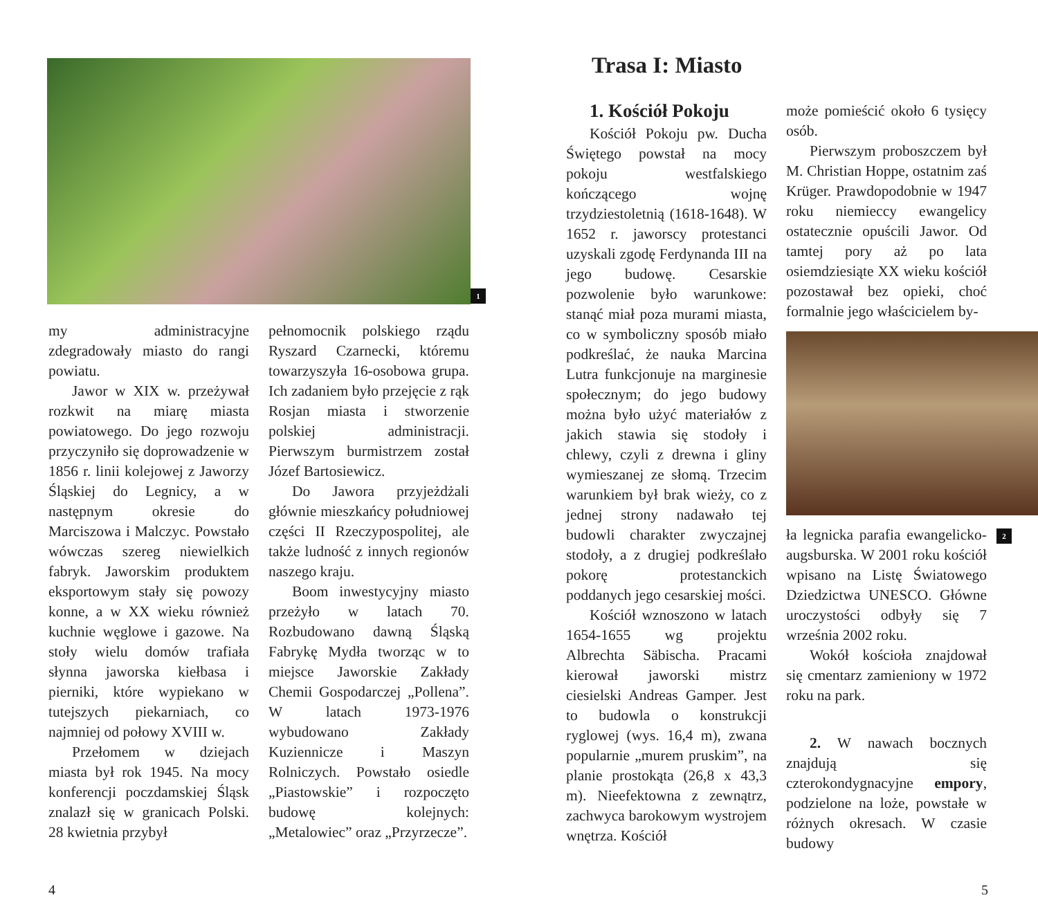1
my administracyjne zdegradowały miasto do rangi powiatu.
Jawor w XIX w. przeżywał rozkwit na miarę miasta powiatowego. Do jego rozwoju przyczyniło się doprowadzenie w 1856 r. linii kolejowej z Jaworzy Śląskiej do Legnicy, a w następnym okresie do Marciszowa i Malczyc. Powstało wówczas szereg niewielkich fabryk. Jaworskim produktem eksportowym stały się powozy konne, a w XX wieku również kuchnie węglowe i gazowe. Na stoły wielu domów trafiała słynna jaworska kiełbasa i pierniki, które wypiekano w tutejszych piekarniach, co najmniej od połowy XVIII w.
Przełomem w dziejach miasta był rok 1945. Na mocy konferencji poczdamskiej Śląsk znalazł się w granicach Polski. 28 kwietnia przybył
pełnomocnik polskiego rządu Ryszard Czarnecki, któremu towarzyszyła 16-osobowa grupa. Ich zadaniem było przejęcie z rąk Rosjan miasta i stworzenie polskiej administracji. Pierwszym burmistrzem został Józef Bartosiewicz.
Do Jawora przyjeżdżali głównie mieszkańcy południowej części II Rzeczypospolitej, ale także ludność z innych regionów naszego kraju.
Boom inwestycyjny miasto przeżyło w latach 70. Rozbudowano dawną Śląską Fabrykę Mydła tworząc w to miejsce Jaworskie Zakłady Chemii Gospodarczej „Pollena”. W latach 1973-1976 wybudowano Zakłady Kuziennicze i Maszyn Rolniczych. Powstało osiedle „Piastowskie” i rozpoczęto budowę kolejnych: „Metalowiec” oraz „Przyrzecze”.
4
Trasa I: Miasto
1. Kościół Pokoju
Kościół Pokoju pw. Ducha Świętego powstał na mocy pokoju westfalskiego kończącego wojnę trzydziestoletnią (1618-1648). W 1652 r. jaworscy protestanci uzyskali zgodę Ferdynanda III na jego budowę. Cesarskie pozwolenie było warunkowe: stanąć miał poza murami miasta, co w symboliczny sposób miało podkreślać, że nauka Marcina Lutra funkcjonuje na marginesie społecznym; do jego budowy można było użyć materiałów z jakich stawia się stodoły i chlewy, czyli z drewna i gliny wymieszanej ze słomą. Trzecim warunkiem był brak wieży, co z jednej strony nadawało tej budowli charakter zwyczajnej stodoły, a z drugiej podkreślało pokorę protestanckich poddanych jego cesarskiej mości.
Kościół wznoszono w latach 1654-1655 wg projektu Albrechta Säbischa. Pracami kierował jaworski mistrz ciesielski Andreas Gamper. Jest to budowla o konstrukcji ryglowej (wys. 16,4 m), zwana popularnie „murem pruskim”, na planie prostokąta (26,8 x 43,3 m). Nieefektowna z zewnątrz, zachwyca barokowym wystrojem wnętrza. Kościół
może pomieścić około 6 tysięcy osób.
Pierwszym proboszczem był M. Christian Hoppe, ostatnim zaś Krüger. Prawdopodobnie w 1947 roku niemieccy ewangelicy ostatecznie opuścili Jawor. Od tamtej pory aż po lata osiemdziesiąte XX wieku kościół pozostawał bez opieki, choć formalnie jego właścicielem by-
ła legnicka parafia ewangelicko-augsburska. W 2001 roku kościół wpisano na Listę Światowego Dziedzictwa UNESCO. Główne uroczystości odbyły się 7 września 2002 roku.
Wokół kościoła znajdował się cmentarz zamieniony w 1972 roku na park.
2. W nawach bocznych znajdują się czterokondygnacyjne empory, podzielone na loże, powstałe w różnych okresach. W czasie budowy
2
5